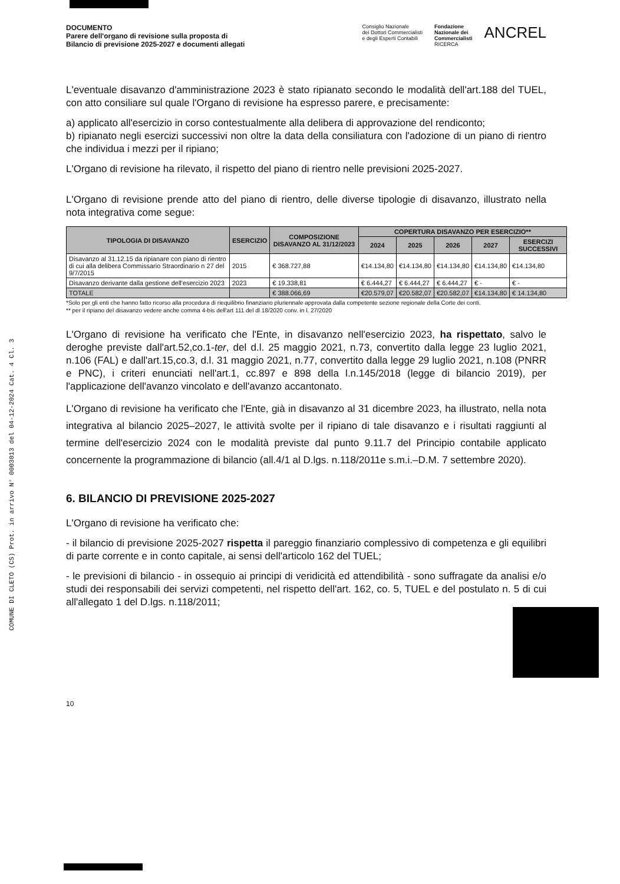COMUNE DI CLETO (CS) Prot. in arrivo N° 0003013 del 04-12-2024 Cat. 4 Cl. 3
DOCUMENTO
Parere dell'organo di revisione sulla proposta di
Bilancio di previsione 2025-2027 e documenti allegati
Consiglio Nazionale
dei Dottori Commercialisti
e degli Esperti Contabili
Fondazione
Nazionale dei
Commercialisti
RICERCA
ANCREL
L'eventuale disavanzo d'amministrazione 2023 è stato ripianato secondo le modalità dell'art.188 del TUEL, con atto consiliare sul quale l'Organo di revisione ha espresso parere, e precisamente:
a) applicato all'esercizio in corso contestualmente alla delibera di approvazione del rendiconto;
b) ripianato negli esercizi successivi non oltre la data della consiliatura con l'adozione di un piano di rientro che individua i mezzi per il ripiano;
L'Organo di revisione ha rilevato, il rispetto del piano di rientro nelle previsioni 2025-2027.
L'Organo di revisione prende atto del piano di rientro, delle diverse tipologie di disavanzo, illustrato nella nota integrativa come segue:
| TIPOLOGIA DI DISAVANZO | ESERCIZIO | COMPOSIZIONE DISAVANZO AL 31/12/2023 | COPERTURA DISAVANZO PER ESERCIZIO** | | | | |
| --- | --- | --- | --- | --- | --- | --- | --- |
| | | | 2024 | 2025 | 2026 | 2027 | ESERCIZI SUCCESSIVI |
| Disavanzo al 31.12.15 da ripianare con piano di rientro di cui alla delibera Commissario Straordinario n 27 del 9/7/2015 | 2015 | € 368.727,88 | €14.134,80 | €14.134,80 | €14.134,80 | €14.134,80 | €14.134,80 |
| Disavanzo derivante dalla gestione dell'esercizio 2023 | 2023 | € 19.338,81 | € 6.444,27 | € 6.444,27 | € 6.444,27 | € - | € - |
| TOTALE | | € 388.066,69 | €20.579,07 | €20.582,07 | €20.582,07 | €14.134,80 | € 14.134,80 |
*Solo per gli enti che hanno fatto ricorso alla procedura di riequilibrio finanziario pluriennale approvata dalla competente sezione regionale della Corte dei conti.
** per il ripiano del disavanzo vedere anche comma 4-bis dell'art 111 del dl 18/2020 conv. in l. 27/2020
L'Organo di revisione ha verificato che l'Ente, in disavanzo nell'esercizio 2023, ha rispettato, salvo le deroghe previste dall'art.52,co.1-ter, del d.l. 25 maggio 2021, n.73, convertito dalla legge 23 luglio 2021, n.106 (FAL) e dall'art.15,co.3, d.l. 31 maggio 2021, n.77, convertito dalla legge 29 luglio 2021, n.108 (PNRR e PNC), i criteri enunciati nell'art.1, cc.897 e 898 della l.n.145/2018 (legge di bilancio 2019), per l'applicazione dell'avanzo vincolato e dell'avanzo accantonato.
L'Organo di revisione ha verificato che l'Ente, già in disavanzo al 31 dicembre 2023, ha illustrato, nella nota integrativa al bilancio 2025–2027, le attività svolte per il ripiano di tale disavanzo e i risultati raggiunti al termine dell'esercizio 2024 con le modalità previste dal punto 9.11.7 del Principio contabile applicato concernente la programmazione di bilancio (all.4/1 al D.lgs. n.118/2011e s.m.i.–D.M. 7 settembre 2020).
6. BILANCIO DI PREVISIONE 2025-2027
L'Organo di revisione ha verificato che:
- il bilancio di previsione 2025-2027 rispetta il pareggio finanziario complessivo di competenza e gli equilibri di parte corrente e in conto capitale, ai sensi dell'articolo 162 del TUEL;
- le previsioni di bilancio - in ossequio ai principi di veridicità ed attendibilità - sono suffragate da analisi e/o studi dei responsabili dei servizi competenti, nel rispetto dell'art. 162, co. 5, TUEL e del postulato n. 5 di cui all'allegato 1 del D.lgs. n.118/2011;
10